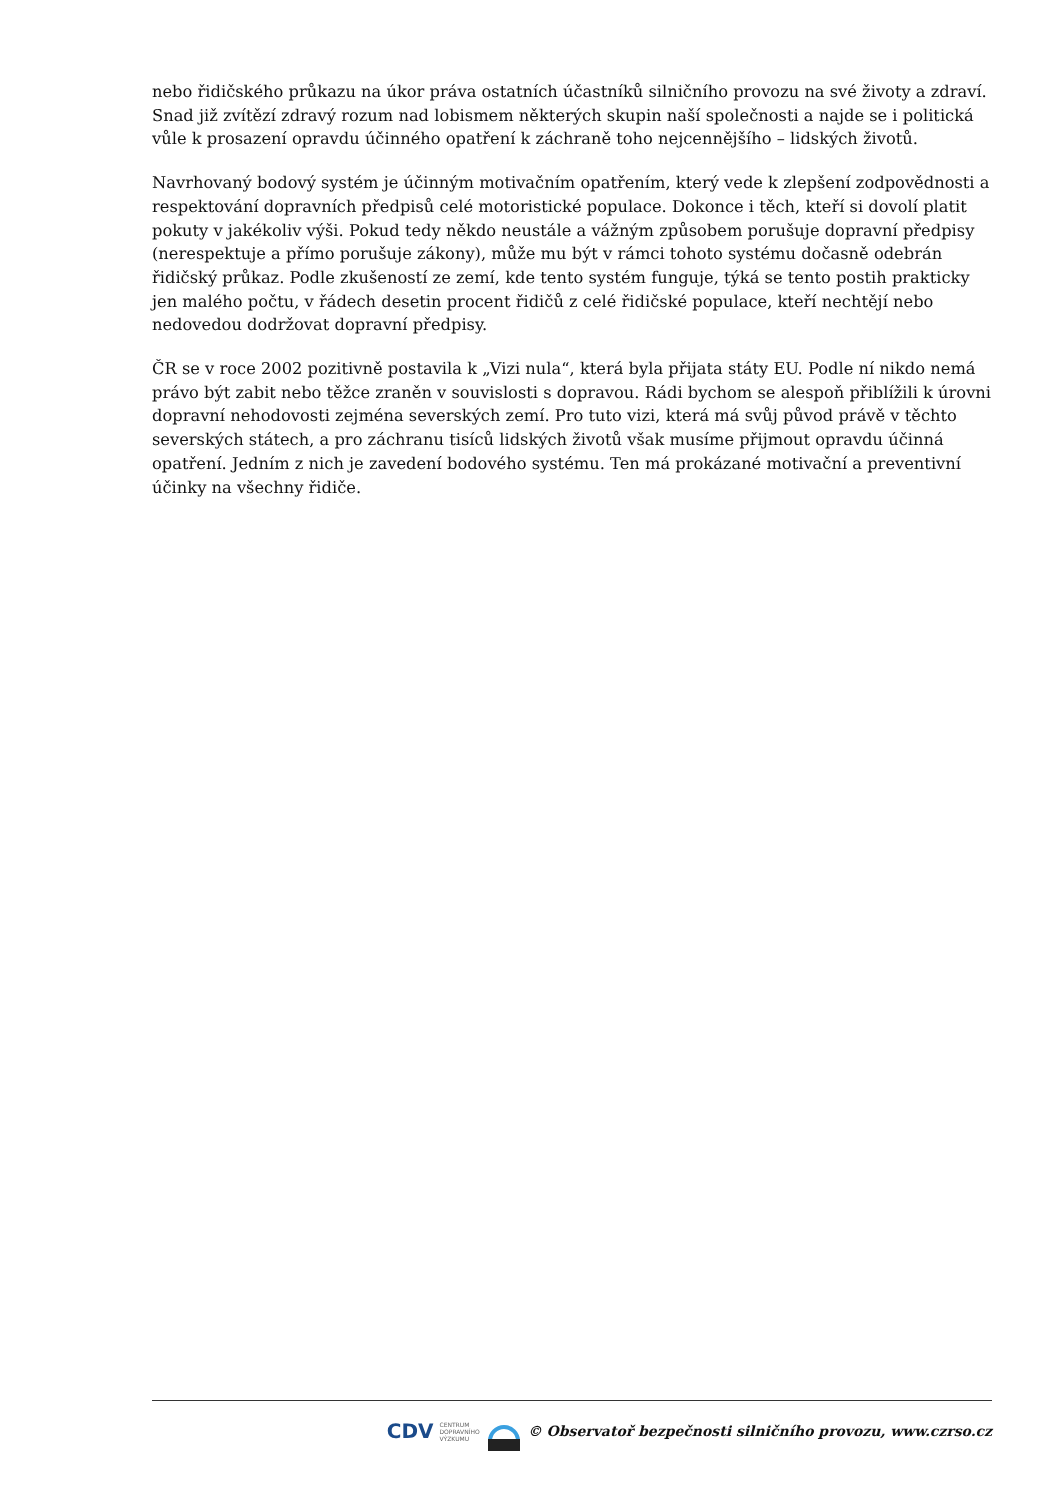nebo řidičského průkazu na úkor práva ostatních účastníků silničního provozu na své životy a zdraví. Snad již zvítězí zdravý rozum nad lobismem některých skupin naší společnosti a najde se i politická vůle k prosazení opravdu účinného opatření k záchraně toho nejcennějšího – lidských životů.
Navrhovaný bodový systém je účinným motivačním opatřením, který vede k zlepšení zodpovědnosti a respektování dopravních předpisů celé motoristické populace. Dokonce i těch, kteří si dovolí platit pokuty v jakékoliv výši. Pokud tedy někdo neustále a vážným způsobem porušuje dopravní předpisy (nerespektuje a přímo porušuje zákony), může mu být v rámci tohoto systému dočasně odebrán řidičský průkaz. Podle zkušeností ze zemí, kde tento systém funguje, týká se tento postih prakticky jen malého počtu, v řádech desetin procent řidičů z celé řidičské populace, kteří nechtějí nebo nedovedou dodržovat dopravní předpisy.
ČR se v roce 2002 pozitivně postavila k „Vizi nula“, která byla přijata státy EU. Podle ní nikdo nemá právo být zabit nebo těžce zraněn v souvislosti s dopravou. Rádi bychom se alespoň přiblížili k úrovni dopravní nehodovosti zejména severských zemí. Pro tuto vizi, která má svůj původ právě v těchto severských státech, a pro záchranu tisíců lidských životů však musíme přijmout opravdu účinná opatření. Jedním z nich je zavedení bodového systému. Ten má prokázané motivační a preventivní účinky na všechny řidiče.
CDV CENTRUM
DOPRAVNÍHO
VÝZKUMU © Observatoř bezpečnosti silničního provozu, www.czrso.cz